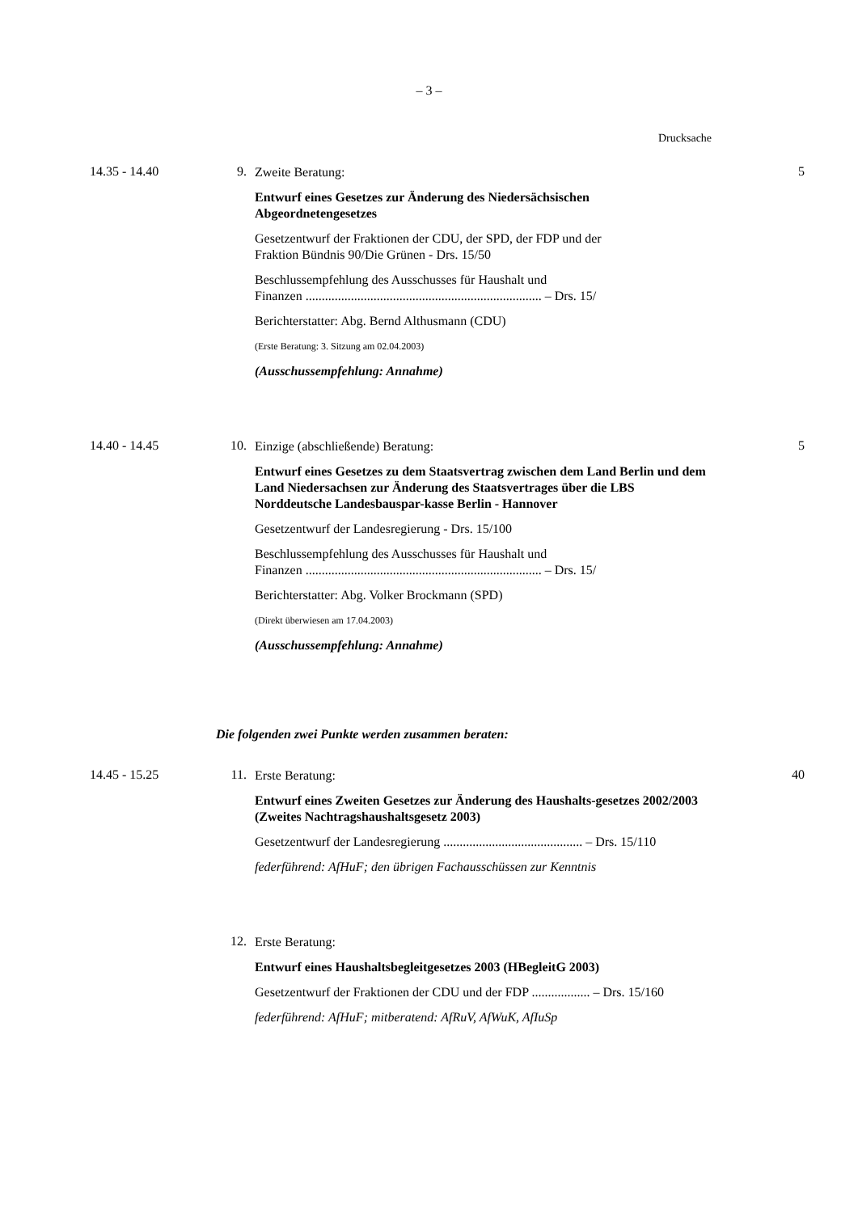– 3 –
Drucksache
14.35 - 14.40 9.
Zweite Beratung:
Entwurf eines Gesetzes zur Änderung des Niedersächsischen Abgeordnetengesetzes
Gesetzentwurf der Fraktionen der CDU, der SPD, der FDP und der
Fraktion Bündnis 90/Die Grünen - Drs. 15/50
Beschlussempfehlung des Ausschusses für Haushalt und
Finanzen ......................................................................... – Drs. 15/
Berichterstatter: Abg. Bernd Althusmann (CDU)
(Erste Beratung: 3. Sitzung am 02.04.2003)
(Ausschussempfehlung: Annahme)
5
14.40 - 14.45 10.
Einzige (abschließende) Beratung:
Entwurf eines Gesetzes zu dem Staatsvertrag zwischen dem Land Berlin und dem Land Niedersachsen zur Änderung des Staatsvertrages über die LBS Norddeutsche Landesbauspar-kasse Berlin - Hannover
Gesetzentwurf der Landesregierung - Drs. 15/100
Beschlussempfehlung des Ausschusses für Haushalt und
Finanzen ......................................................................... – Drs. 15/
Berichterstatter: Abg. Volker Brockmann (SPD)
(Direkt überwiesen am 17.04.2003)
(Ausschussempfehlung: Annahme)
5
Die folgenden zwei Punkte werden zusammen beraten:
14.45 - 15.25 11.
Erste Beratung:
Entwurf eines Zweiten Gesetzes zur Änderung des Haushalts-gesetzes 2002/2003 (Zweites Nachtragshaushaltsgesetz 2003)
Gesetzentwurf der Landesregierung ........................................... – Drs. 15/110
federführend: AfHuF; den übrigen Fachausschüssen zur Kenntnis
40
12.
Erste Beratung:
Entwurf eines Haushaltsbegleitgesetzes 2003 (HBegleitG 2003)
Gesetzentwurf der Fraktionen der CDU und der FDP .................. – Drs. 15/160
federführend: AfHuF; mitberatend: AfRuV, AfWuK, AfIuSp